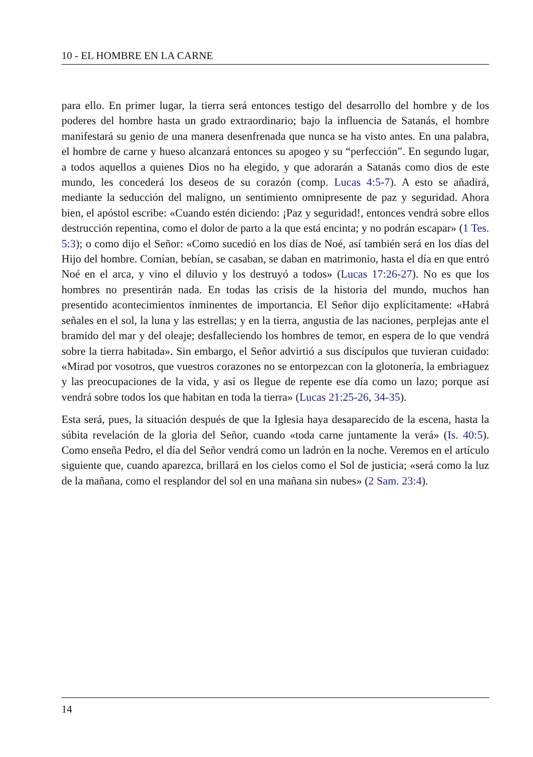10 - EL HOMBRE EN LA CARNE
para ello. En primer lugar, la tierra será entonces testigo del desarrollo del hombre y de los poderes del hombre hasta un grado extraordinario; bajo la influencia de Satanás, el hombre manifestará su genio de una manera desenfrenada que nunca se ha visto antes. En una palabra, el hombre de carne y hueso alcanzará entonces su apogeo y su “perfección”. En segundo lugar, a todos aquellos a quienes Dios no ha elegido, y que adorarán a Satanás como dios de este mundo, les concederá los deseos de su corazón (comp. Lucas 4:5-7). A esto se añadirá, mediante la seducción del maligno, un sentimiento omnipresente de paz y seguridad. Ahora bien, el após­tol escribe: «Cuando estén diciendo: ¡Paz y seguridad!, entonces vendrá sobre ellos destrucción repentina, como el dolor de parto a la que está encinta; y no podrán escapar» (1 Tes. 5:3); o como dijo el Señor: «Como sucedió en los días de Noé, así también será en los días del Hijo del hombre. Comían, bebían, se casaban, se da­ban en matrimonio, hasta el día en que entró Noé en el arca, y vino el diluvio y los destruyó a todos» (Lucas 17:26-27). No es que los hombres no presentirán nada. En todas las crisis de la historia del mundo, muchos han presentido acontecimientos inminentes de importancia. El Señor dijo explícitamente: «Habrá señales en el sol, la luna y las estrellas; y en la tierra, angustia de las naciones, perplejas ante el bra­mido del mar y del oleaje; desfalleciendo los hombres de temor, en espera de lo que vendrá sobre la tierra habitada». Sin embargo, el Señor advirtió a sus discípulos que tuvieran cuidado: «Mirad por vosotros, que vuestros corazones no se entorpezcan con la glotonería, la embriaguez y las preocupaciones de la vida, y así os llegue de repente ese día como un lazo; porque así vendrá sobre todos los que habitan en toda la tierra» (Lucas 21:25-26, 34-35).
Esta será, pues, la situación después de que la Iglesia haya desaparecido de la escena, hasta la súbita revelación de la gloria del Señor, cuando «toda carne juntamente la verá» (Is. 40:5). Como enseña Pedro, el día del Señor vendrá como un ladrón en la noche. Veremos en el artículo siguiente que, cuando aparezca, brillará en los cielos como el Sol de justicia; «será como la luz de la mañana, como el resplandor del sol en una mañana sin nubes» (2 Sam. 23:4).
14